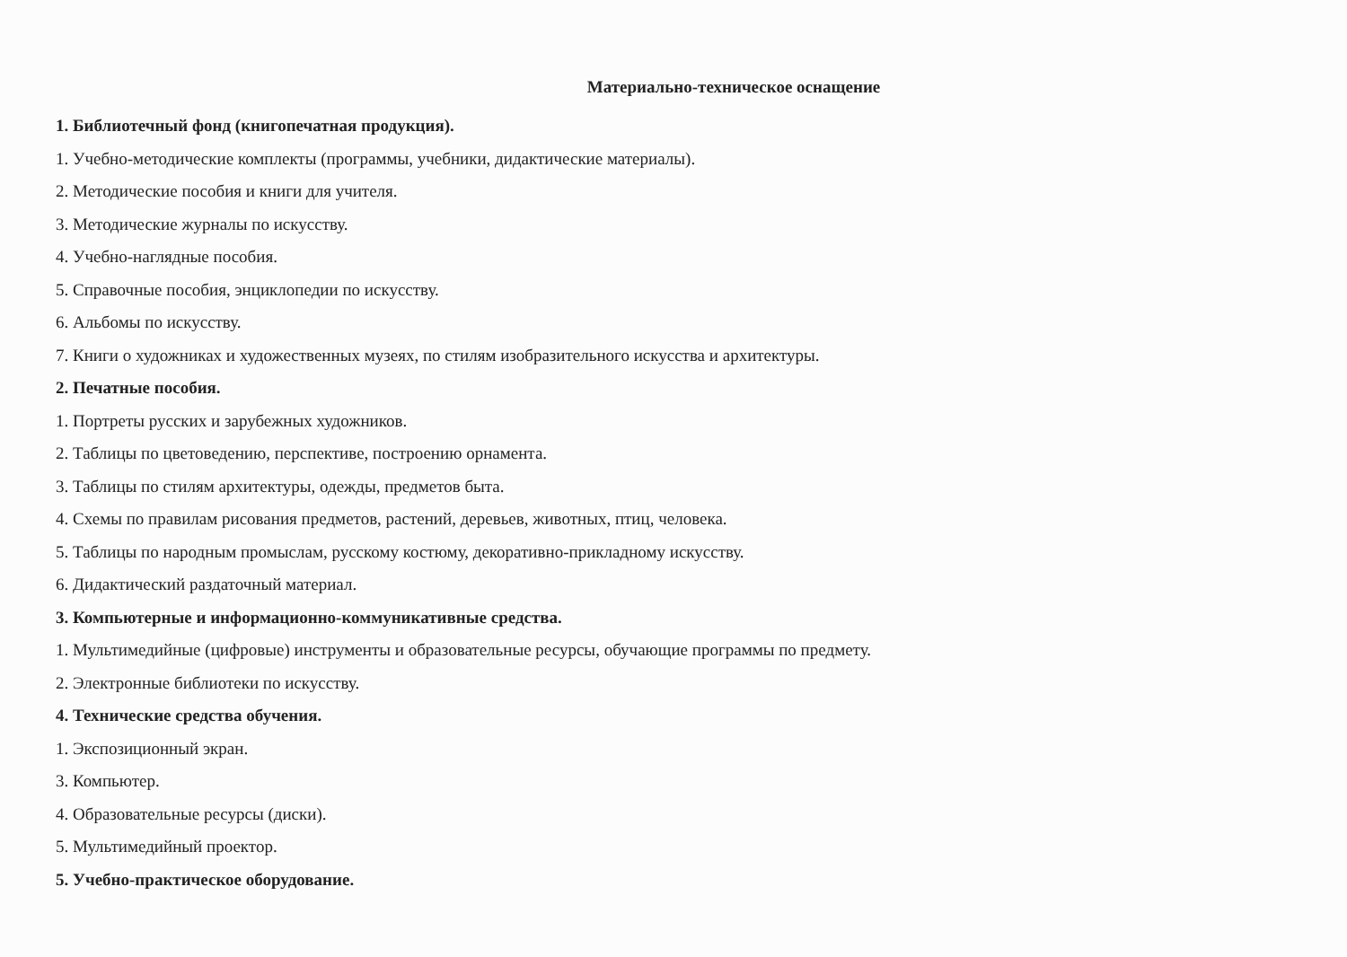Материально-техническое оснащение
1. Библиотечный фонд (книгопечатная продукция).
1. Учебно-методические комплекты (программы, учебники, дидактические материалы).
2. Методические пособия и книги для учителя.
3. Методические журналы по искусству.
4. Учебно-наглядные пособия.
5. Справочные пособия, энциклопедии по искусству.
6. Альбомы по искусству.
7. Книги о художниках и художественных музеях, по стилям изобразительного искусства и архитектуры.
2. Печатные пособия.
1. Портреты русских и зарубежных художников.
2. Таблицы по цветоведению, перспективе, построению орнамента.
3. Таблицы по стилям архитектуры, одежды, предметов быта.
4. Схемы по правилам рисования предметов, растений, деревьев, животных, птиц, человека.
5. Таблицы по народным промыслам, русскому костюму, декоративно-прикладному искусству.
6. Дидактический раздаточный материал.
3. Компьютерные и информационно-коммуникативные средства.
1. Мультимедийные (цифровые) инструменты и образовательные ресурсы, обучающие программы по предмету.
2. Электронные библиотеки по искусству.
4. Технические средства обучения.
1. Экспозиционный экран.
3. Компьютер.
4. Образовательные ресурсы (диски).
5. Мультимедийный проектор.
5. Учебно-практическое оборудование.